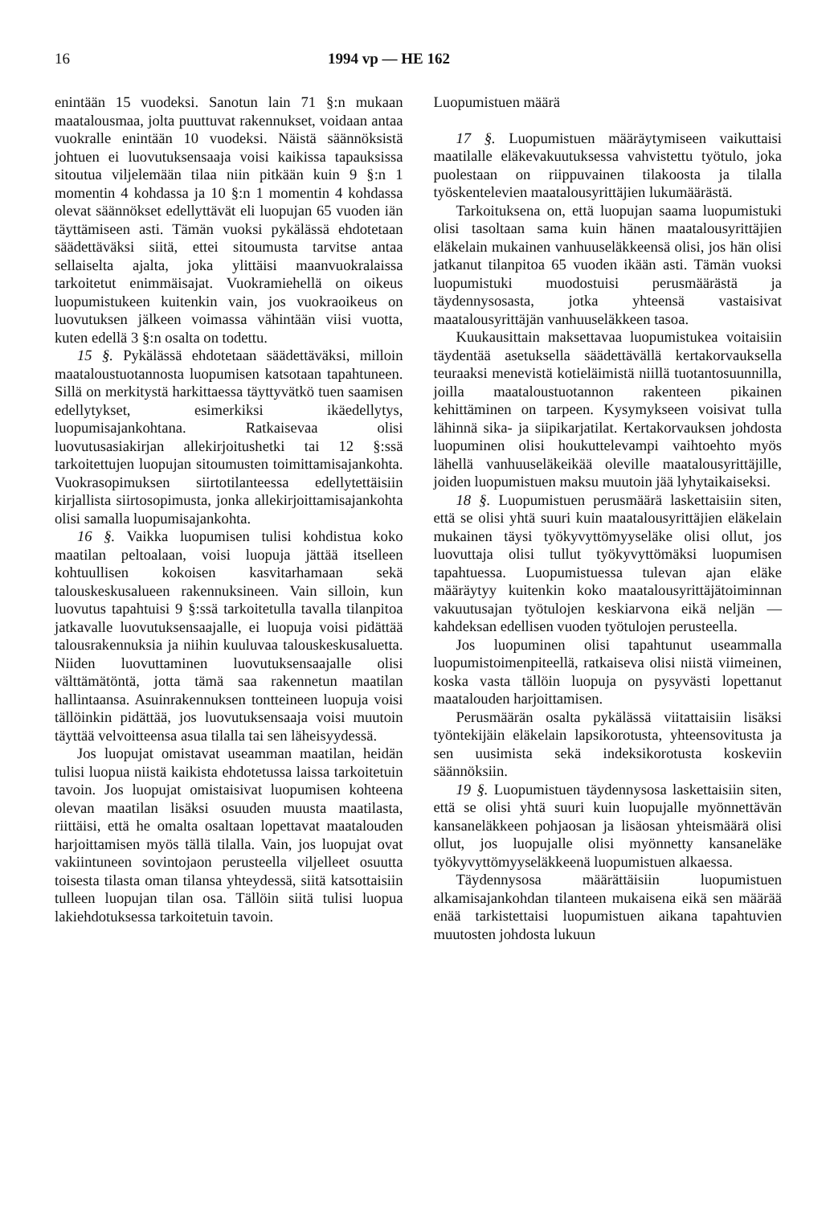16 1994 vp — HE 162
enintään 15 vuodeksi. Sanotun lain 71 §:n mukaan maatalousmaa, jolta puuttuvat rakennukset, voidaan antaa vuokralle enintään 10 vuodeksi. Näistä säännöksistä johtuen ei luovutuksensaaja voisi kaikissa tapauksissa sitoutua viljelemään tilaa niin pitkään kuin 9 §:n 1 momentin 4 kohdassa ja 10 §:n 1 momentin 4 kohdassa olevat säännökset edellyttävät eli luopujan 65 vuoden iän täyttämiseen asti. Tämän vuoksi pykälässä ehdotetaan säädettäväksi siitä, ettei sitoumusta tarvitse antaa sellaiselta ajalta, joka ylittäisi maanvuokralaissa tarkoitetut enimmäisajat. Vuokramiehellä on oikeus luopumistukeen kuitenkin vain, jos vuokraoikeus on luovutuksen jälkeen voimassa vähintään viisi vuotta, kuten edellä 3 §:n osalta on todettu.
15 §. Pykälässä ehdotetaan säädettäväksi, milloin maataloustuotannosta luopumisen katsotaan tapahtuneen. Sillä on merkitystä harkittaessa täyttyvätkö tuen saamisen edellytykset, esimerkiksi ikäedellytys, luopumisajankohtana. Ratkaisevaa olisi luovutusasiakirjan allekirjoitushetki tai 12 §:ssä tarkoitettujen luopujan sitoumusten toimittamisajankohta. Vuokrasopimuksen siirtotilanteessa edellytettäisiin kirjallista siirtosopimusta, jonka allekirjoittamisajankohta olisi samalla luopumisajankohta.
16 §. Vaikka luopumisen tulisi kohdistua koko maatilan peltoalaan, voisi luopuja jättää itselleen kohtuullisen kokoisen kasvitarhamaan sekä talouskeskusalueen rakennuksineen. Vain silloin, kun luovutus tapahtuisi 9 §:ssä tarkoitetulla tavalla tilanpitoa jatkavalle luovutuksensaajalle, ei luopuja voisi pidättää talousrakennuksia ja niihin kuuluvaa talouskeskusaluetta. Niiden luovuttaminen luovutuksensaajalle olisi välttämätöntä, jotta tämä saa rakennetun maatilan hallintaansa. Asuinrakennuksen tontteineen luopuja voisi tällöinkin pidättää, jos luovutuksensaaja voisi muutoin täyttää velvoitteensa asua tilalla tai sen läheisyydessä.
Jos luopujat omistavat useamman maatilan, heidän tulisi luopua niistä kaikista ehdotetussa laissa tarkoitetuin tavoin. Jos luopujat omistaisivat luopumisen kohteena olevan maatilan lisäksi osuuden muusta maatilasta, riittäisi, että he omalta osaltaan lopettavat maatalouden harjoittamisen myös tällä tilalla. Vain, jos luopujat ovat vakiintuneen sovintojaon perusteella viljelleet osuutta toisesta tilasta oman tilansa yhteydessä, siitä katsottaisiin tulleen luopujan tilan osa. Tällöin siitä tulisi luopua lakiehdotuksessa tarkoitetuin tavoin.
Luopumistuen määrä
17 §. Luopumistuen määräytymiseen vaikuttaisi maatilalle eläkevakuutuksessa vahvistettu työtulo, joka puolestaan on riippuvainen tilakoosta ja tilalla työskentelevien maatalousyrittäjien lukumäärästä.
Tarkoituksena on, että luopujan saama luopumistuki olisi tasoltaan sama kuin hänen maatalousyrittäjien eläkelain mukainen vanhuuseläkkeensä olisi, jos hän olisi jatkanut tilanpitoa 65 vuoden ikään asti. Tämän vuoksi luopumistuki muodostuisi perusmäärästä ja täydennysosasta, jotka yhteensä vastaisivat maatalousyrittäjän vanhuuseläkkeen tasoa.
Kuukausittain maksettavaa luopumistukea voitaisiin täydentää asetuksella säädettävällä kertakorvauksella teuraaksi menevistä kotieläimistä niillä tuotantosuunnilla, joilla maataloustuotannon rakenteen pikainen kehittäminen on tarpeen. Kysymykseen voisivat tulla lähinnä sika- ja siipikarjatilat. Kertakorvauksen johdosta luopuminen olisi houkuttelevampi vaihtoehto myös lähellä vanhuuseläkeikää oleville maatalousyrittäjille, joiden luopumistuen maksu muutoin jää lyhytaikaiseksi.
18 §. Luopumistuen perusmäärä laskettaisiin siten, että se olisi yhtä suuri kuin maatalousyrittäjien eläkelain mukainen täysi työkyvyttömyyseläke olisi ollut, jos luovuttaja olisi tullut työkyvyttömäksi luopumisen tapahtuessa. Luopumistuessa tulevan ajan eläke määräytyy kuitenkin koko maatalousyrittäjätoiminnan vakuutusajan työtulojen keskiarvona eikä neljän — kahdeksan edellisen vuoden työtulojen perusteella.
Jos luopuminen olisi tapahtunut useammalla luopumistoimenpiteellä, ratkaiseva olisi niistä viimeinen, koska vasta tällöin luopuja on pysyvästi lopettanut maatalouden harjoittamisen.
Perusmäärän osalta pykälässä viitattaisiin lisäksi työntekijäin eläkelain lapsikorotusta, yhteensovitusta ja sen uusimista sekä indeksikorotusta koskeviin säännöksiin.
19 §. Luopumistuen täydennysosa laskettaisiin siten, että se olisi yhtä suuri kuin luopujalle myönnettävän kansaneläkkeen pohjaosan ja lisäosan yhteismäärä olisi ollut, jos luopujalle olisi myönnetty kansaneläke työkyvyttömyyseläkkeenä luopumistuen alkaessa.
Täydennysosa määrättäisiin luopumistuen alkamisajankohdan tilanteen mukaisena eikä sen määrää enää tarkistettaisi luopumistuen aikana tapahtuvien muutosten johdosta lukuun